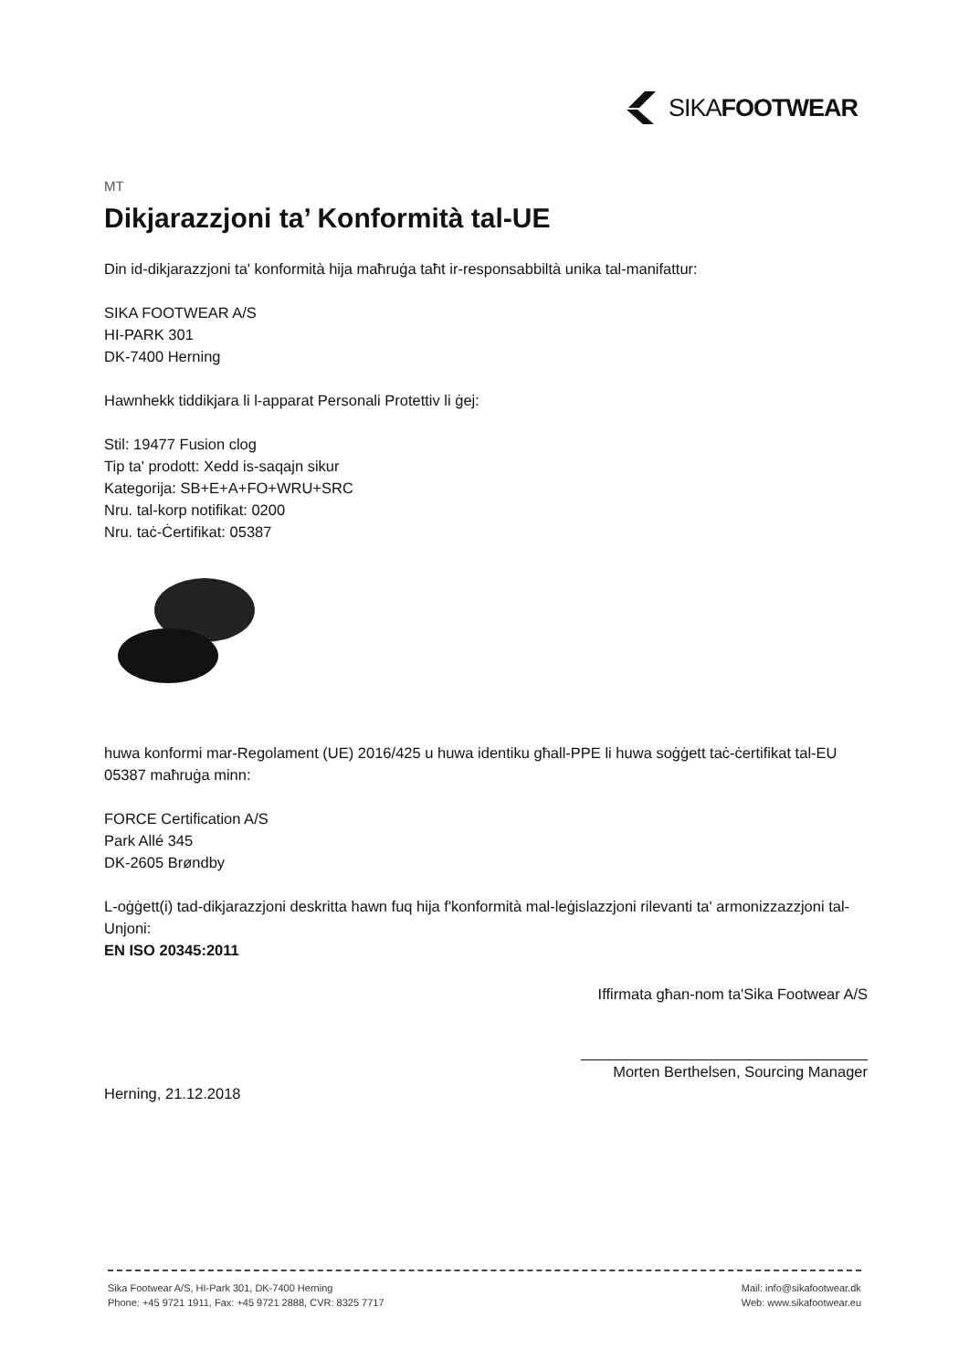SIKAFOOTWEAR
MT
Dikjarazzjoni ta’ Konformità tal-UE
Din id-dikjarazzjoni ta' konformità hija maħruġa taħt ir-responsabbiltà unika tal-manifattur:
SIKA FOOTWEAR A/S
HI-PARK 301
DK-7400 Herning
Hawnhekk tiddikjara li l-apparat Personali Protettiv li ġej:
Stil: 19477 Fusion clog
Tip ta' prodott: Xedd is-saqajn sikur
Kategorija: SB+E+A+FO+WRU+SRC
Nru. tal-korp notifikat: 0200
Nru. taċ-Ċertifikat: 05387
huwa konformi mar-Regolament (UE) 2016/425 u huwa identiku għall-PPE li huwa soġġett taċ-ċertifikat tal-EU 05387 maħruġa minn:
FORCE Certification A/S
Park Allé 345
DK-2605 Brøndby
L-oġġett(i) tad-dikjarazzjoni deskritta hawn fuq hija f'konformità mal-leġislazzjoni rilevanti ta' armonizzazzjoni tal-Unjoni:
EN ISO 20345:2011
Iffirmata għan-nom ta'Sika Footwear A/S
Morten Berthelsen, Sourcing Manager
Herning, 21.12.2018
Sika Footwear A/S, HI-Park 301, DK-7400 Herning
Phone: +45 9721 1911, Fax: +45 9721 2888, CVR: 8325 7717
Mail: info@sikafootwear.dk
Web: www.sikafootwear.eu